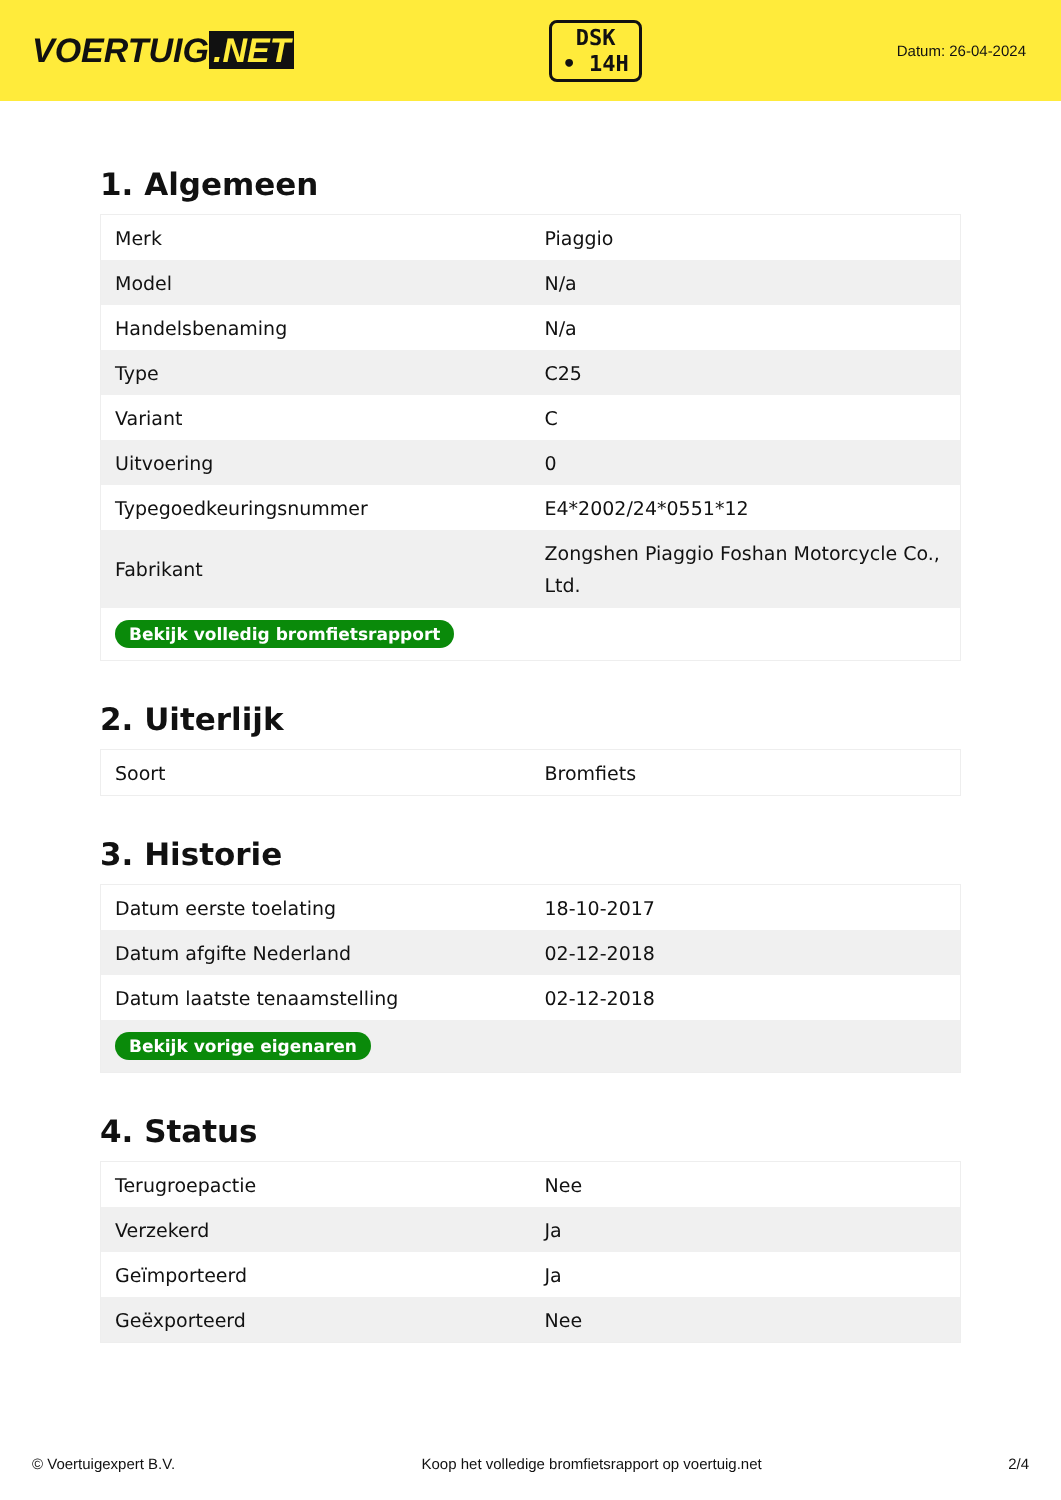VOERTUIG.NET
DSK
• 14H
Datum: 26-04-2024
1. Algemeen
| Merk | Piaggio |
| Model | N/a |
| Handelsbenaming | N/a |
| Type | C25 |
| Variant | C |
| Uitvoering | 0 |
| Typegoedkeuringsnummer | E4*2002/24*0551*12 |
| Fabrikant | Zongshen Piaggio Foshan Motorcycle Co., Ltd. |
| Bekijk volledig bromfietsrapport | |
2. Uiterlijk
| Soort | Bromfiets |
3. Historie
| Datum eerste toelating | 18-10-2017 |
| Datum afgifte Nederland | 02-12-2018 |
| Datum laatste tenaamstelling | 02-12-2018 |
| Bekijk vorige eigenaren | |
4. Status
| Terugroepactie | Nee |
| Verzekerd | Ja |
| Geïmporteerd | Ja |
| Geëxporteerd | Nee |
© Voertuigexpert B.V. Koop het volledige bromfietsrapport op voertuig.net 2/4